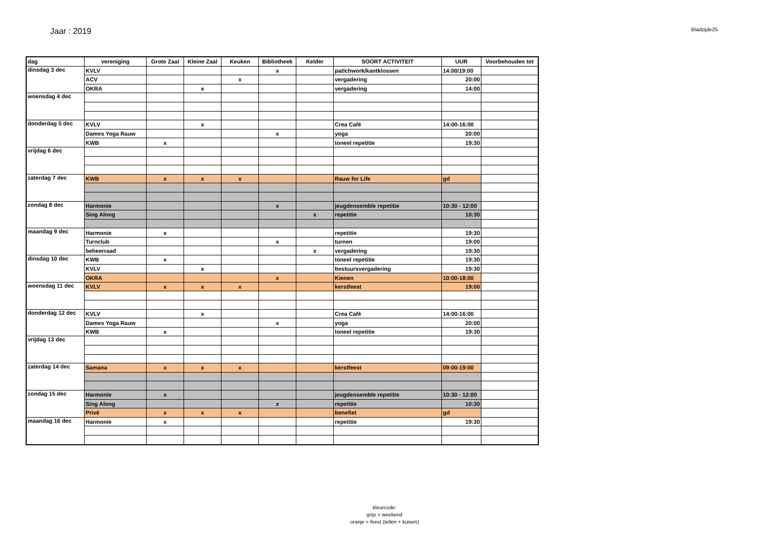Jaar : 2019
Bladzijde25
| dag | vereniging | Grote Zaal | Kleine Zaal | Keuken | Bibliotheek | Kelder | SOORT ACTIVITEIT | UUR | Voorbehouden tot |
| --- | --- | --- | --- | --- | --- | --- | --- | --- | --- |
| dinsdag 3 dec | KVLV | | | | x | | patlchwork/kantklossen | 14:00/19:00 | |
| | ACV | | | x | | | vergadering | 20:00 | |
| | OKRA | | x | | | | vergadering | 14:00 | |
| woensdag 4 dec | | | | | | | | | |
| donderdag 5 dec | KVLV | | x | | | | Crea Café | 14:00-16:00 | |
| | Dames Yoga Rauw | | | | x | | yoga | 20:00 | |
| | KWB | x | | | | | toneel repetitie | 19:30 | |
| vrijdag 6 dec | | | | | | | | | |
| zaterdag 7 dec | KWB | x | x | x | | | Rauw for Life | gd | |
| zondag 8 dec | Harmonie | | | | x | | jeugdensemble repetitie | 10:30 - 12:00 | |
| | Sing Along | | | | | x | repetitie | 10:30 | |
| maandag 9 dec | Harmonie | x | | | | | repetitie | 19:30 | |
| | Turnclub | | | | x | | turnen | 19:00 | |
| | beheerraad | | | | | x | vergadering | 19:30 | |
| dinsdag 10 dec | KWB | x | | | | | toneel repetitie | 19:30 | |
| | KVLV | | x | | | | bestuursvergadering | 19:30 | |
| | OKRA | | | | x | | Kienen | 10:00-18:00 | |
| woensdag 11 dec | KVLV | x | x | x | | | kerstfeest | 19:00 | |
| donderdag 12 dec | KVLV | | x | | | | Crea Café | 14:00-16:00 | |
| | Dames Yoga Rauw | | | | x | | yoga | 20:00 | |
| | KWB | x | | | | | toneel repetitie | 19:30 | |
| vrijdag 13 dec | | | | | | | | | |
| zaterdag 14 dec | Samana | x | x | x | | | kerstfeest | 09:00-19:00 | |
| zondag 15 dec | Harmonie | x | | | | | jeugdensemble repetitie | 10:30 - 12:00 | |
| | Sing Along | | | | x | | repetitie | 10:30 | |
| | Privé | x | x | x | | | benefiet | gd | |
| maandag 16 dec | Harmonie | x | | | | | repetitie | 19:30 | |
kleurcode:
grijs = weekend
oranje = feest (tellen + kuisen)